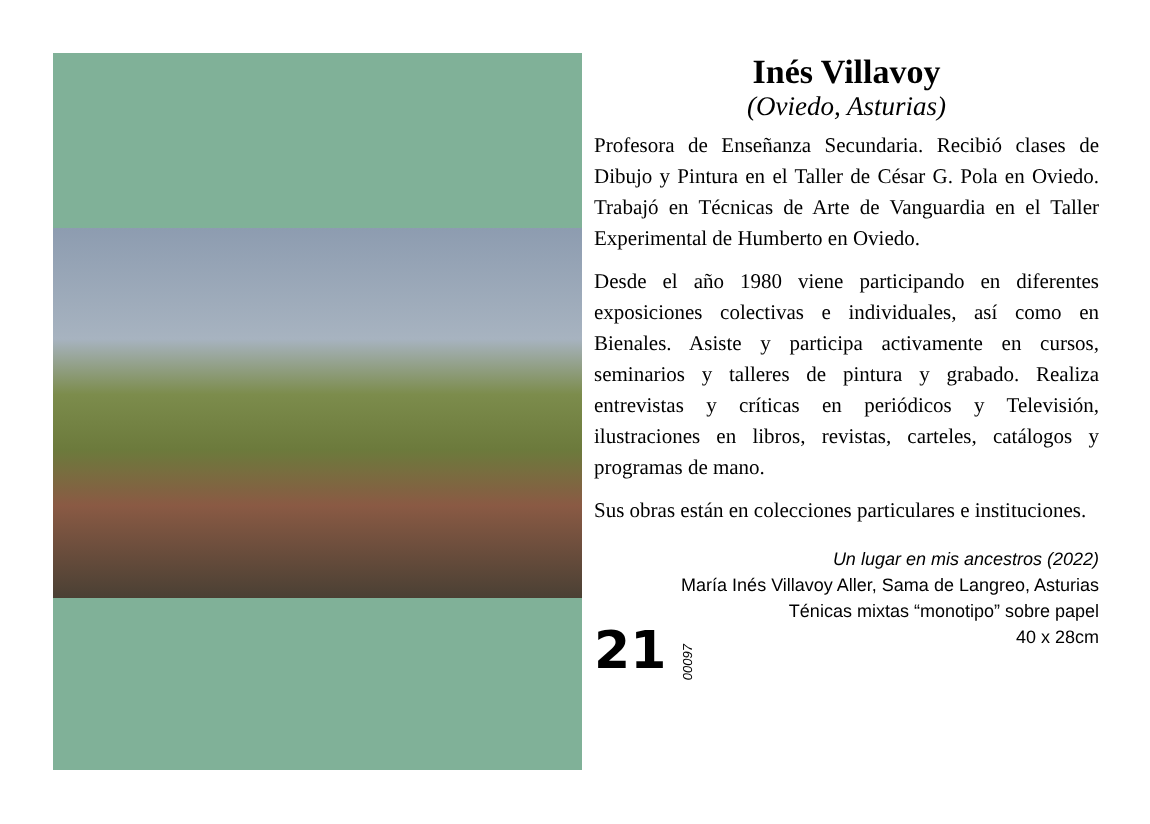Inés Villavoy
(Oviedo, Asturias)
Profesora de Enseñanza Secundaria. Recibió clases de Dibujo y Pintura en el Taller de César G. Pola en Oviedo. Trabajó en Técnicas de Arte de Vanguardia en el Taller Experimental de Humberto en Oviedo.
Desde el año 1980 viene participando en diferentes exposiciones colectivas e individuales, así como en Bienales. Asiste y participa activamente en cursos, seminarios y talleres de pintura y grabado. Realiza entrevistas y críticas en periódicos y Televisión, ilustraciones en libros, revistas, carteles, catálogos y programas de mano.
Sus obras están en colecciones particulares e instituciones.
Un lugar en mis ancestros (2022)
María Inés Villavoy Aller, Sama de Langreo, Asturias
Ténicas mixtas “monotipo” sobre papel
40 x 28cm
21 00097